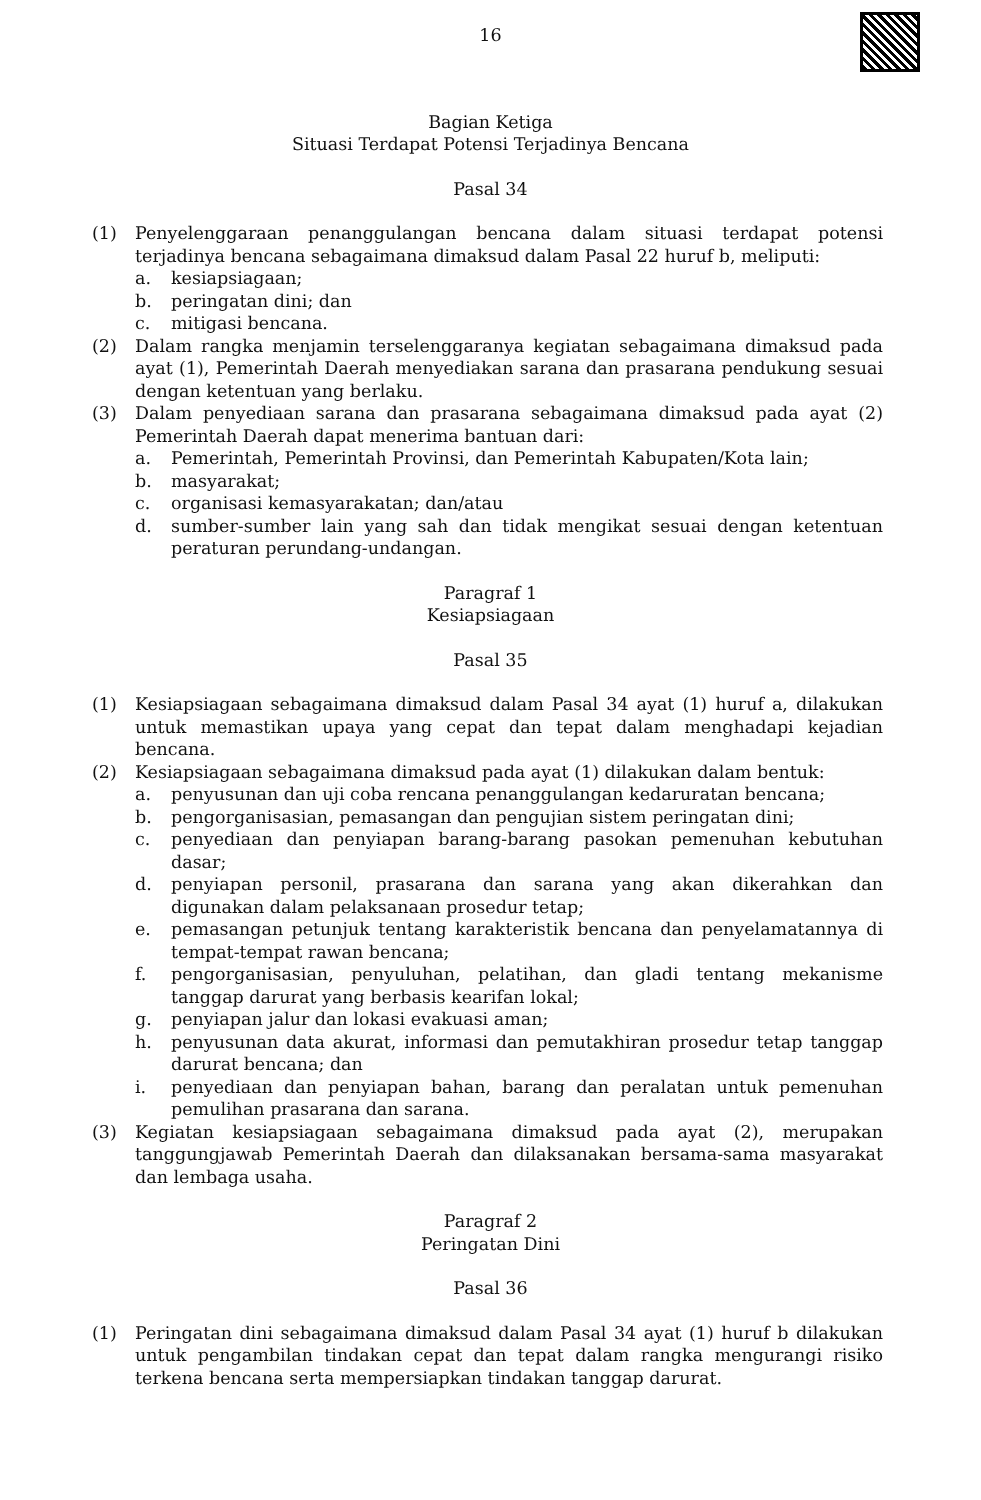16
Bagian Ketiga
Situasi Terdapat Potensi Terjadinya Bencana
Pasal 34
(1) Penyelenggaraan penanggulangan bencana dalam situasi terdapat potensi terjadinya bencana sebagaimana dimaksud dalam Pasal 22 huruf b, meliputi:
a. kesiapsiagaan;
b. peringatan dini; dan
c. mitigasi bencana.
(2) Dalam rangka menjamin terselenggaranya kegiatan sebagaimana dimaksud pada ayat (1), Pemerintah Daerah menyediakan sarana dan prasarana pendukung sesuai dengan ketentuan yang berlaku.
(3) Dalam penyediaan sarana dan prasarana sebagaimana dimaksud pada ayat (2) Pemerintah Daerah dapat menerima bantuan dari:
a. Pemerintah, Pemerintah Provinsi, dan Pemerintah Kabupaten/Kota lain;
b. masyarakat;
c. organisasi kemasyarakatan; dan/atau
d. sumber-sumber lain yang sah dan tidak mengikat sesuai dengan ketentuan peraturan perundang-undangan.
Paragraf 1
Kesiapsiagaan
Pasal 35
(1) Kesiapsiagaan sebagaimana dimaksud dalam Pasal 34 ayat (1) huruf a, dilakukan untuk memastikan upaya yang cepat dan tepat dalam menghadapi kejadian bencana.
(2) Kesiapsiagaan sebagaimana dimaksud pada ayat (1) dilakukan dalam bentuk:
a. penyusunan dan uji coba rencana penanggulangan kedaruratan bencana;
b. pengorganisasian, pemasangan dan pengujian sistem peringatan dini;
c. penyediaan dan penyiapan barang-barang pasokan pemenuhan kebutuhan dasar;
d. penyiapan personil, prasarana dan sarana yang akan dikerahkan dan digunakan dalam pelaksanaan prosedur tetap;
e. pemasangan petunjuk tentang karakteristik bencana dan penyelamatannya di tempat-tempat rawan bencana;
f. pengorganisasian, penyuluhan, pelatihan, dan gladi tentang mekanisme tanggap darurat yang berbasis kearifan lokal;
g. penyiapan jalur dan lokasi evakuasi aman;
h. penyusunan data akurat, informasi dan pemutakhiran prosedur tetap tanggap darurat bencana; dan
i. penyediaan dan penyiapan bahan, barang dan peralatan untuk pemenuhan pemulihan prasarana dan sarana.
(3) Kegiatan kesiapsiagaan sebagaimana dimaksud pada ayat (2), merupakan tanggungjawab Pemerintah Daerah dan dilaksanakan bersama-sama masyarakat dan lembaga usaha.
Paragraf 2
Peringatan Dini
Pasal 36
(1) Peringatan dini sebagaimana dimaksud dalam Pasal 34 ayat (1) huruf b dilakukan untuk pengambilan tindakan cepat dan tepat dalam rangka mengurangi risiko terkena bencana serta mempersiapkan tindakan tanggap darurat.